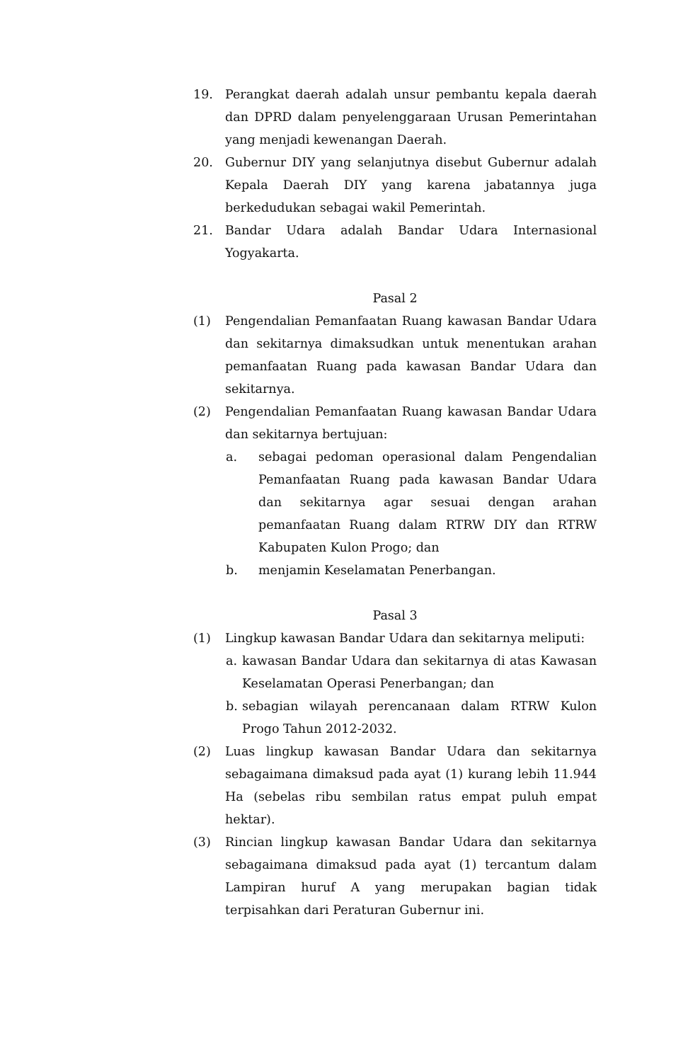19. Perangkat daerah adalah unsur pembantu kepala daerah dan DPRD dalam penyelenggaraan Urusan Pemerintahan yang menjadi kewenangan Daerah.
20. Gubernur DIY yang selanjutnya disebut Gubernur adalah Kepala Daerah DIY yang karena jabatannya juga berkedudukan sebagai wakil Pemerintah.
21. Bandar Udara adalah Bandar Udara Internasional Yogyakarta.
Pasal 2
(1) Pengendalian Pemanfaatan Ruang kawasan Bandar Udara dan sekitarnya dimaksudkan untuk menentukan arahan pemanfaatan Ruang pada kawasan Bandar Udara dan sekitarnya.
(2) Pengendalian Pemanfaatan Ruang kawasan Bandar Udara dan sekitarnya bertujuan:
a. sebagai pedoman operasional dalam Pengendalian Pemanfaatan Ruang pada kawasan Bandar Udara dan sekitarnya agar sesuai dengan arahan pemanfaatan Ruang dalam RTRW DIY dan RTRW Kabupaten Kulon Progo; dan
b. menjamin Keselamatan Penerbangan.
Pasal 3
(1) Lingkup kawasan Bandar Udara dan sekitarnya meliputi:
a. kawasan Bandar Udara dan sekitarnya di atas Kawasan Keselamatan Operasi Penerbangan; dan
b. sebagian wilayah perencanaan dalam RTRW Kulon Progo Tahun 2012-2032.
(2) Luas lingkup kawasan Bandar Udara dan sekitarnya sebagaimana dimaksud pada ayat (1) kurang lebih 11.944 Ha (sebelas ribu sembilan ratus empat puluh empat hektar).
(3) Rincian lingkup kawasan Bandar Udara dan sekitarnya sebagaimana dimaksud pada ayat (1) tercantum dalam Lampiran huruf A yang merupakan bagian tidak terpisahkan dari Peraturan Gubernur ini.